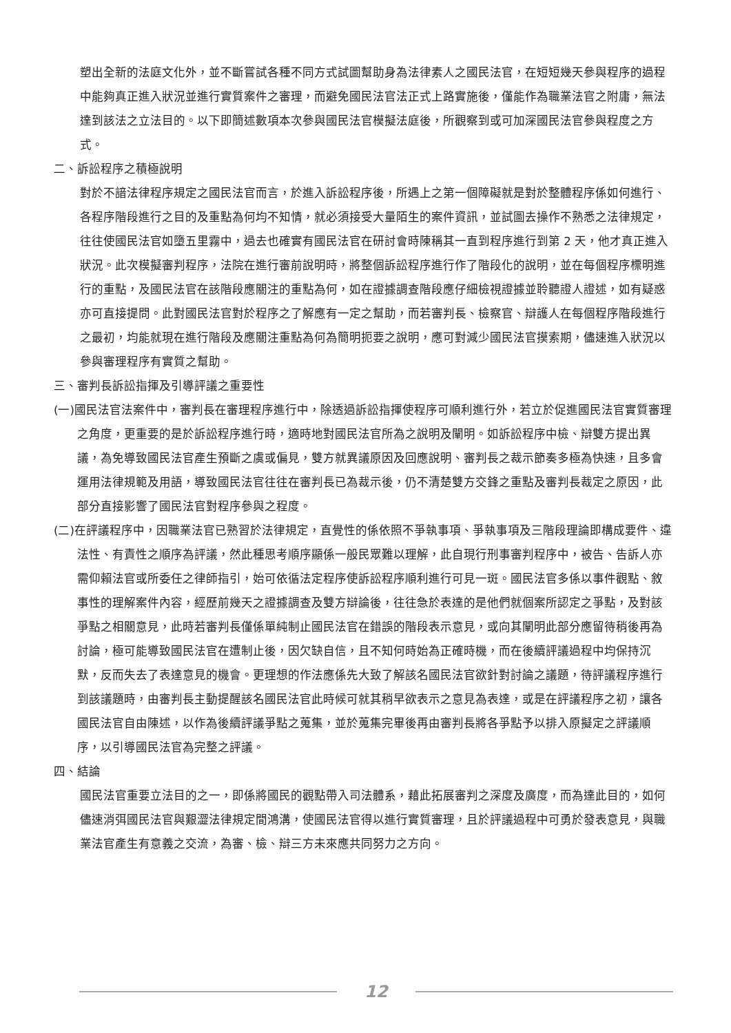塑出全新的法庭文化外，並不斷嘗試各種不同方式試圖幫助身為法律素人之國民法官，在短短幾天參與程序的過程中能夠真正進入狀況並進行實質案件之審理，而避免國民法官法正式上路實施後，僅能作為職業法官之附庸，無法達到該法之立法目的。以下即簡述數項本次參與國民法官模擬法庭後，所觀察到或可加深國民法官參與程度之方式。
二、訴訟程序之積極說明
對於不諳法律程序規定之國民法官而言，於進入訴訟程序後，所遇上之第一個障礙就是對於整體程序係如何進行、各程序階段進行之目的及重點為何均不知情，就必須接受大量陌生的案件資訊，並試圖去操作不熟悉之法律規定，往往使國民法官如墮五里霧中，過去也確實有國民法官在研討會時陳稱其一直到程序進行到第 2 天，他才真正進入狀況。此次模擬審判程序，法院在進行審前說明時，將整個訴訟程序進行作了階段化的說明，並在每個程序標明進行的重點，及國民法官在該階段應關注的重點為何，如在證據調查階段應仔細檢視證據並聆聽證人證述，如有疑惑亦可直接提問。此對國民法官對於程序之了解應有一定之幫助，而若審判長、檢察官、辯護人在每個程序階段進行之最初，均能就現在進行階段及應關注重點為何為簡明扼要之說明，應可對減少國民法官摸索期，儘速進入狀況以參與審理程序有實質之幫助。
三、審判長訴訟指揮及引導評議之重要性
(一)國民法官法案件中，審判長在審理程序進行中，除透過訴訟指揮使程序可順利進行外，若立於促進國民法官實質審理之角度，更重要的是於訴訟程序進行時，適時地對國民法官所為之說明及闡明。如訴訟程序中檢、辯雙方提出異議，為免導致國民法官產生預斷之虞或偏見，雙方就異議原因及回應說明、審判長之裁示節奏多極為快速，且多會運用法律規範及用語，導致國民法官往往在審判長已為裁示後，仍不清楚雙方交鋒之重點及審判長裁定之原因，此部分直接影響了國民法官對程序參與之程度。
(二)在評議程序中，因職業法官已熟習於法律規定，直覺性的係依照不爭執事項、爭執事項及三階段理論即構成要件、違法性、有責性之順序為評議，然此種思考順序顯係一般民眾難以理解，此自現行刑事審判程序中，被告、告訴人亦需仰賴法官或所委任之律師指引，始可依循法定程序使訴訟程序順利進行可見一斑。國民法官多係以事件觀點、敘事性的理解案件內容，經歷前幾天之證據調查及雙方辯論後，往往急於表達的是他們就個案所認定之爭點，及對該爭點之相關意見，此時若審判長僅係單純制止國民法官在錯誤的階段表示意見，或向其闡明此部分應留待稍後再為討論，極可能導致國民法官在遭制止後，因欠缺自信，且不知何時始為正確時機，而在後續評議過程中均保持沉默，反而失去了表達意見的機會。更理想的作法應係先大致了解該名國民法官欲針對討論之議題，待評議程序進行到該議題時，由審判長主動提醒該名國民法官此時候可就其稍早欲表示之意見為表達，或是在評議程序之初，讓各國民法官自由陳述，以作為後續評議爭點之蒐集，並於蒐集完畢後再由審判長將各爭點予以排入原擬定之評議順序，以引導國民法官為完整之評議。
四、結論
國民法官重要立法目的之一，即係將國民的觀點帶入司法體系，藉此拓展審判之深度及廣度，而為達此目的，如何儘速消弭國民法官與艱澀法律規定間鴻溝，使國民法官得以進行實質審理，且於評議過程中可勇於發表意見，與職業法官產生有意義之交流，為審、檢、辯三方未來應共同努力之方向。
12